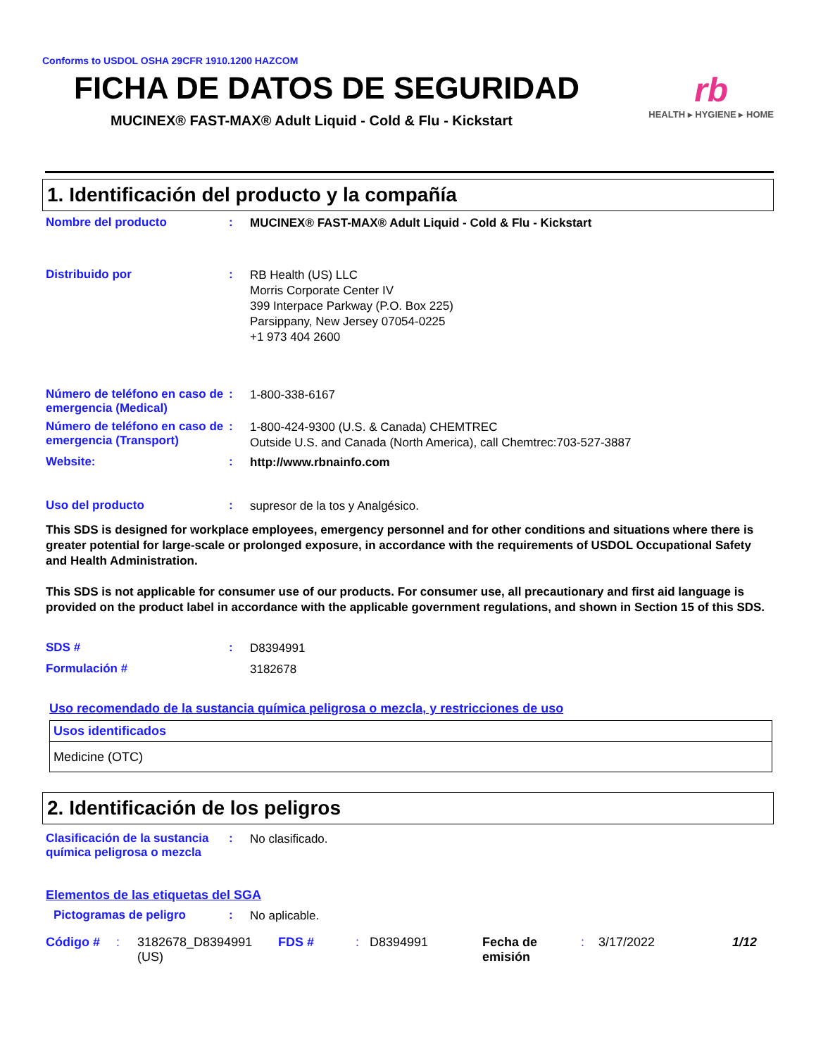Conforms to USDOL OSHA 29CFR 1910.1200 HAZCOM
FICHA DE DATOS DE SEGURIDAD
MUCINEX® FAST-MAX® Adult Liquid - Cold & Flu - Kickstart
rb
HEALTH ▸ HYGIENE ▸ HOME
1. Identificación del producto y la compañía
Nombre del producto :
MUCINEX® FAST-MAX® Adult Liquid - Cold & Flu - Kickstart
Distribuido por :
RB Health (US) LLC
Morris Corporate Center IV
399 Interpace Parkway (P.O. Box 225)
Parsippany, New Jersey 07054-0225
+1 973 404 2600
Número de teléfono en caso de emergencia (Medical)
:
1-800-338-6167
Número de teléfono en caso de emergencia (Transport)
:
1-800-424-9300 (U.S. & Canada) CHEMTREC
Outside U.S. and Canada (North America), call Chemtrec:703-527-3887
Website: :
http://www.rbnainfo.com
Uso del producto :
supresor de la tos y Analgésico.
This SDS is designed for workplace employees, emergency personnel and for other conditions and situations where there is greater potential for large-scale or prolonged exposure, in accordance with the requirements of USDOL Occupational Safety and Health Administration.
This SDS is not applicable for consumer use of our products. For consumer use, all precautionary and first aid language is provided on the product label in accordance with the applicable government regulations, and shown in Section 15 of this SDS.
SDS # :
D8394991
Formulación #
3182678
Uso recomendado de la sustancia química peligrosa o mezcla, y restricciones de uso
| Usos identificados |
| --- |
| Medicine (OTC) |
2. Identificación de los peligros
Clasificación de la sustancia química peligrosa o mezcla
:
No clasificado.
Elementos de las etiquetas del SGA
Pictogramas de peligro :
No aplicable.
Código #: 3182678_D8394991 (US) FDS #: D8394991 Fecha de emisión: 3/17/2022 1/12